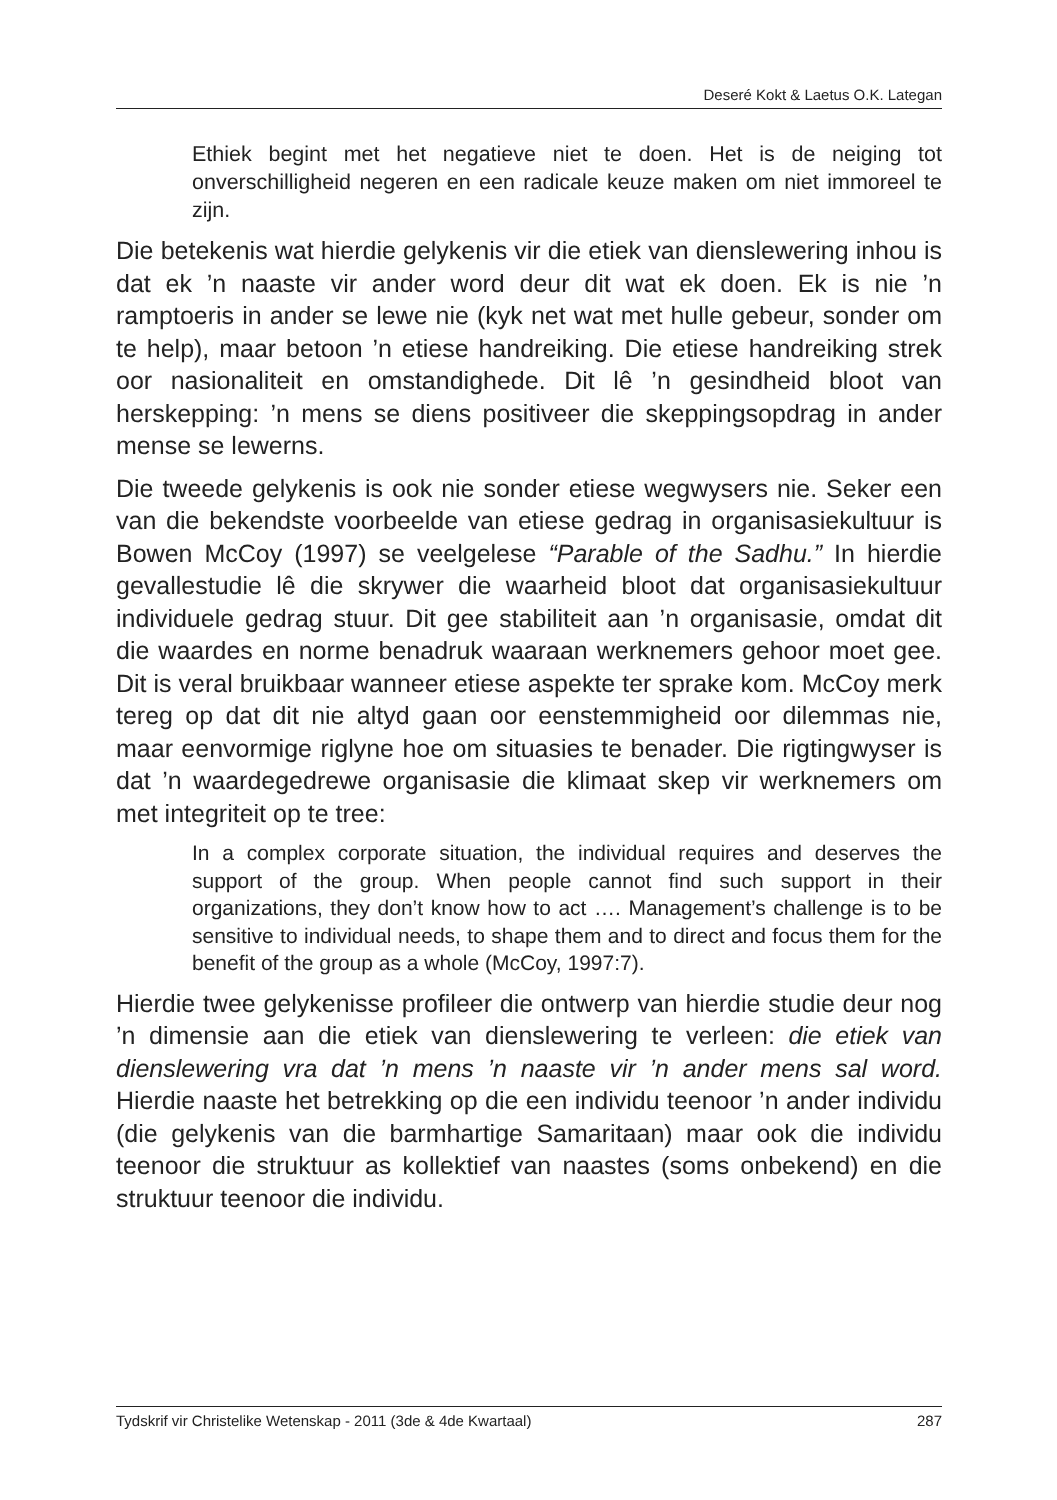Deseré Kokt & Laetus O.K. Lategan
Ethiek begint met het negatieve niet te doen. Het is de neiging tot onverschilligheid negeren en een radicale keuze maken om niet immoreel te zijn.
Die betekenis wat hierdie gelykenis vir die etiek van dienslewering inhou is dat ek ’n naaste vir ander word deur dit wat ek doen. Ek is nie ’n ramptoeris in ander se lewe nie (kyk net wat met hulle gebeur, sonder om te help), maar betoon ’n etiese handreiking. Die etiese handreiking strek oor nasionaliteit en omstandighede. Dit lê ’n gesindheid bloot van herskepping: ’n mens se diens positiveer die skeppingsopdrag in ander mense se lewerns.
Die tweede gelykenis is ook nie sonder etiese wegwysers nie. Seker een van die bekendste voorbeelde van etiese gedrag in organisasiekultuur is Bowen McCoy (1997) se veelgelese “Parable of the Sadhu.” In hierdie gevallestudie lê die skrywer die waarheid bloot dat organisasiekultuur individuele gedrag stuur. Dit gee stabiliteit aan ’n organisasie, omdat dit die waardes en norme benadruk waaraan werknemers gehoor moet gee. Dit is veral bruikbaar wanneer etiese aspekte ter sprake kom. McCoy merk tereg op dat dit nie altyd gaan oor eenstemmigheid oor dilemmas nie, maar eenvormige riglyne hoe om situasies te benader. Die rigtingwyser is dat ’n waardegedrewe organisasie die klimaat skep vir werknemers om met integriteit op te tree:
In a complex corporate situation, the individual requires and deserves the support of the group. When people cannot find such support in their organizations, they don’t know how to act …. Management’s challenge is to be sensitive to individual needs, to shape them and to direct and focus them for the benefit of the group as a whole (McCoy, 1997:7).
Hierdie twee gelykenisse profileer die ontwerp van hierdie studie deur nog ’n dimensie aan die etiek van dienslewering te verleen: die etiek van dienslewering vra dat ’n mens ’n naaste vir ’n ander mens sal word. Hierdie naaste het betrekking op die een individu teenoor ’n ander individu (die gelykenis van die barmhartige Samaritaan) maar ook die individu teenoor die struktuur as kollektief van naastes (soms onbekend) en die struktuur teenoor die individu.
Tydskrif vir Christelike Wetenskap - 2011 (3de & 4de Kwartaal) 287